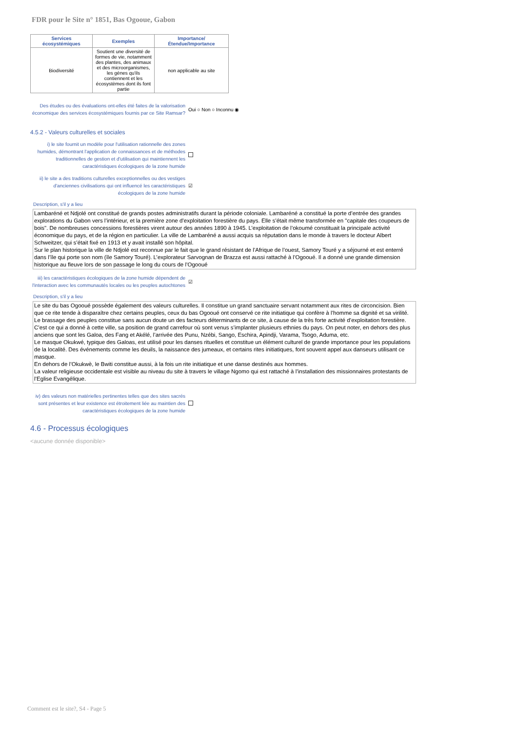FDR pour le Site n° 1851, Bas Ogooue, Gabon
| Services écosystémiques | Exemples | Importance/Étendue/Importance |
| --- | --- | --- |
| Biodiversité | Soutient une diversité de formes de vie, notamment des plantes, des animaux et des microorganismes, les gènes qu'ils contiennent et les écosystèmes dont ils font partie | non applicable au site |
Des études ou des évaluations ont-elles été faites de la valorisation économique des services écosystémiques fournis par ce Site Ramsar?
Oui ○ Non ○ Inconnu ◉
4.5.2 - Valeurs culturelles et sociales
i) le site fournit un modèle pour l'utilisation rationnelle des zones humides, démontrant l'application de connaissances et de méthodes traditionnelles de gestion et d'utilisation qui maintiennent les caractéristiques écologiques de la zone humide
ii) le site a des traditions culturelles exceptionnelles ou des vestiges d'anciennes civilisations qui ont influencé les caractéristiques écologiques de la zone humide
☑
Description, s'il y a lieu
Lambaréné et Ndjolé ont constitué de grands postes administratifs durant la période coloniale. Lambaréné a constitué la porte d’entrée des grandes explorations du Gabon vers l’intérieur, et la première zone d’exploitation forestière du pays. Elle s’était même transformée en "capitale des coupeurs de bois". De nombreuses concessions forestières virent autour des années 1890 à 1945. L’exploitation de l’okoumé constituait la principale activité économique du pays, et de la région en particulier. La ville de Lambaréné a aussi acquis sa réputation dans le monde à travers le docteur Albert Schweitzer, qui s’était fixé en 1913 et y avait installé son hôpital.
Sur le plan historique la ville de Ndjolé est reconnue par le fait que le grand résistant de l’Afrique de l’ouest, Samory Touré y a séjourné et est enterré dans l’île qui porte son nom (île Samory Touré). L’explorateur Sarvognan de Brazza est aussi rattaché à l’Ogooué. Il a donné une grande dimension historique au fleuve lors de son passage le long du cours de l’Ogooué
iii) les caractéristiques écologiques de la zone humide dépendent de l'interaction avec les communautés locales ou les peuples autochtones
☑
Description, s'il y a lieu
Le site du bas Ogooué possède également des valeurs culturelles. Il constitue un grand sanctuaire servant notamment aux rites de circoncision. Bien que ce rite tende à disparaître chez certains peuples, ceux du bas Ogooué ont conservé ce rite initiatique qui confère à l’homme sa dignité et sa virilité.
Le brassage des peuples constitue sans aucun doute un des facteurs déterminants de ce site, à cause de la très forte activité d’exploitation forestière. C’est ce qui a donné à cette ville, sa position de grand carrefour où sont venus s’implanter plusieurs ethnies du pays. On peut noter, en dehors des plus anciens que sont les Galoa, des Fang et Akélé, l’arrivée des Punu, Nzébi, Sango, Eschira, Apindji, Varama, Tsogo, Aduma, etc.
Le masque Okukwé, typique des Galoas, est utilisé pour les danses rituelles et constitue un élément culturel de grande importance pour les populations de la localité. Des événements comme les deuils, la naissance des jumeaux, et certains rites initiatiques, font souvent appel aux danseurs utilisant ce masque.
En dehors de l’Okukwè, le Bwiti constitue aussi, à la fois un rite initiatique et une danse destinés aux hommes.
La valeur religieuse occidentale est visible au niveau du site à travers le village Ngomo qui est rattaché à l’installation des missionnaires protestants de l’Eglise Evangélique.
iv) des valeurs non matérielles pertinentes telles que des sites sacrés sont présentes et leur existence est étroitement liée au maintien des caractéristiques écologiques de la zone humide
4.6 - Processus écologiques
<aucune donnée disponible>
Comment est le site?, S4 - Page 5